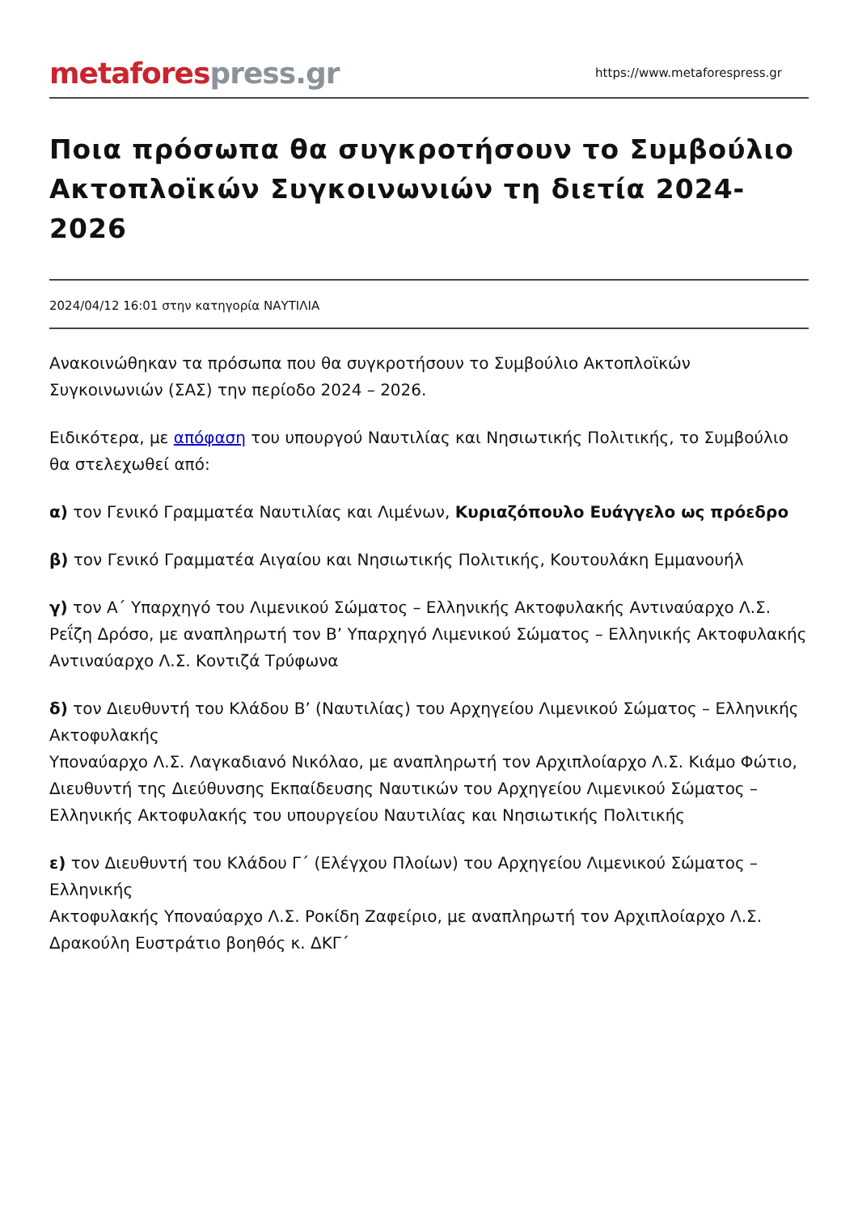metafores press.gr
https://www.metaforespress.gr
Ποια πρόσωπα θα συγκροτήσουν το Συμβούλιο Ακτοπλοϊκών Συγκοινωνιών τη διετία 2024-2026
2024/04/12 16:01 στην κατηγορία ΝΑΥΤΙΛΙΑ
Ανακοινώθηκαν τα πρόσωπα που θα συγκροτήσουν το Συμβούλιο Ακτοπλοϊκών Συγκοινωνιών (ΣΑΣ) την περίοδο 2024 – 2026.
Ειδικότερα, με απόφαση του υπουργού Ναυτιλίας και Νησιωτικής Πολιτικής, το Συμβούλιο θα στελεχωθεί από:
α) τον Γενικό Γραμματέα Ναυτιλίας και Λιμένων, Κυριαζόπουλο Ευάγγελο ως πρόεδρο
β) τον Γενικό Γραμματέα Αιγαίου και Νησιωτικής Πολιτικής, Κουτουλάκη Εμμανουήλ
γ) τον Α΄ Υπαρχηγό του Λιμενικού Σώματος – Ελληνικής Ακτοφυλακής Αντιναύαρχο Λ.Σ. Ρεΐζη Δρόσο, με αναπληρωτή τον Β’ Υπαρχηγό Λιμενικού Σώματος – Ελληνικής Ακτοφυλακής Αντιναύαρχο Λ.Σ. Κοντιζά Τρύφωνα
δ) τον Διευθυντή του Κλάδου Β’ (Ναυτιλίας) του Αρχηγείου Λιμενικού Σώματος – Ελληνικής Ακτοφυλακής
Υποναύαρχο Λ.Σ. Λαγκαδιανό Νικόλαο, με αναπληρωτή τον Αρχιπλοίαρχο Λ.Σ. Κιάμο Φώτιο, Διευθυντή της Διεύθυνσης Εκπαίδευσης Ναυτικών του Αρχηγείου Λιμενικού Σώματος – Ελληνικής Ακτοφυλακής του υπουργείου Ναυτιλίας και Νησιωτικής Πολιτικής
ε) τον Διευθυντή του Κλάδου Γ΄ (Ελέγχου Πλοίων) του Αρχηγείου Λιμενικού Σώματος – Ελληνικής
Ακτοφυλακής Υποναύαρχο Λ.Σ. Ροκίδη Ζαφείριο, με αναπληρωτή τον Αρχιπλοίαρχο Λ.Σ. Δρακούλη Ευστράτιο βοηθός κ. ΔΚΓ΄